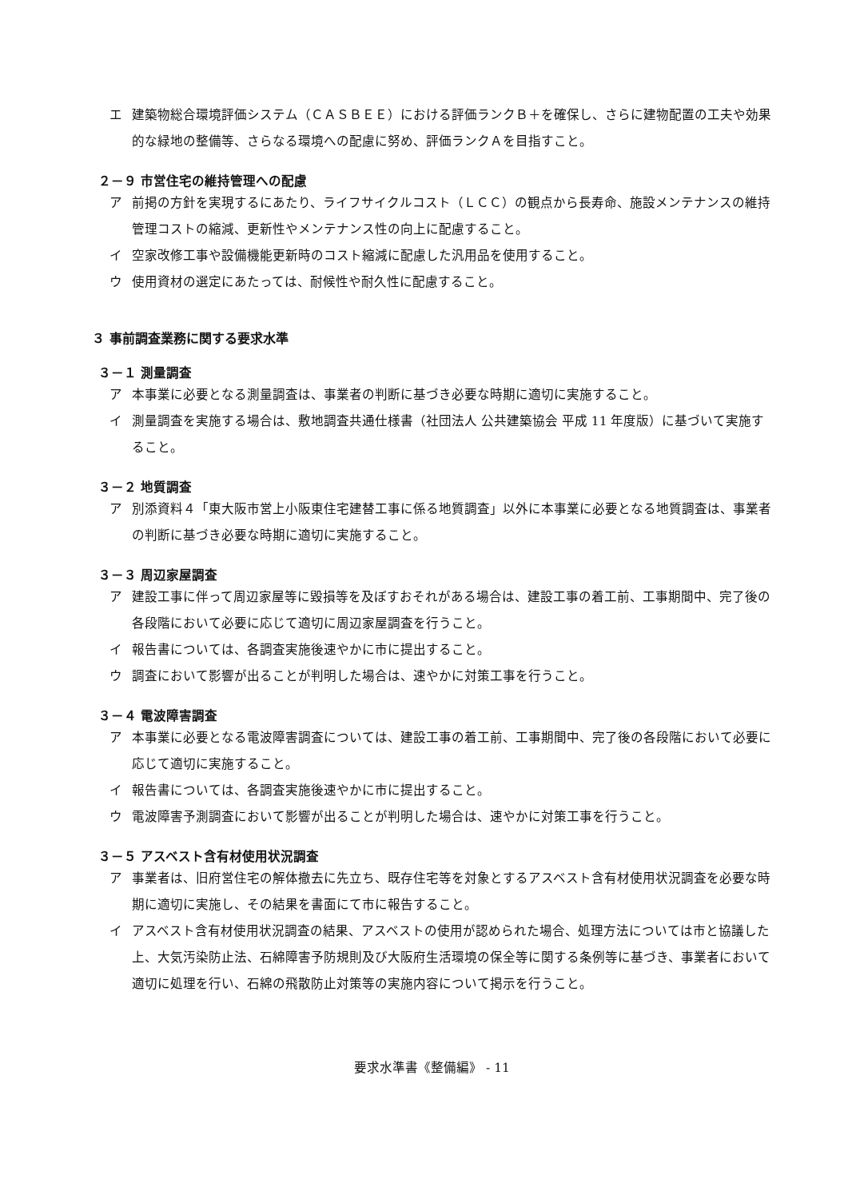エ 建築物総合環境評価システム（ＣＡＳＢＥＥ）における評価ランクＢ＋を確保し、さらに建物配置の工夫や効果的な緑地の整備等、さらなる環境への配慮に努め、評価ランクＡを目指すこと。
２－９ 市営住宅の維持管理への配慮
ア 前掲の方針を実現するにあたり、ライフサイクルコスト（ＬＣＣ）の観点から長寿命、施設メンテナンスの維持管理コストの縮減、更新性やメンテナンス性の向上に配慮すること。
イ 空家改修工事や設備機能更新時のコスト縮減に配慮した汎用品を使用すること。
ウ 使用資材の選定にあたっては、耐候性や耐久性に配慮すること。
３ 事前調査業務に関する要求水準
３－１ 測量調査
ア 本事業に必要となる測量調査は、事業者の判断に基づき必要な時期に適切に実施すること。
イ 測量調査を実施する場合は、敷地調査共通仕様書（社団法人 公共建築協会 平成 11 年度版）に基づいて実施すること。
３－２ 地質調査
ア 別添資料４「東大阪市営上小阪東住宅建替工事に係る地質調査」以外に本事業に必要となる地質調査は、事業者の判断に基づき必要な時期に適切に実施すること。
３－３ 周辺家屋調査
ア 建設工事に伴って周辺家屋等に毀損等を及ぼすおそれがある場合は、建設工事の着工前、工事期間中、完了後の各段階において必要に応じて適切に周辺家屋調査を行うこと。
イ 報告書については、各調査実施後速やかに市に提出すること。
ウ 調査において影響が出ることが判明した場合は、速やかに対策工事を行うこと。
３－４ 電波障害調査
ア 本事業に必要となる電波障害調査については、建設工事の着工前、工事期間中、完了後の各段階において必要に応じて適切に実施すること。
イ 報告書については、各調査実施後速やかに市に提出すること。
ウ 電波障害予測調査において影響が出ることが判明した場合は、速やかに対策工事を行うこと。
３－５ アスベスト含有材使用状況調査
ア 事業者は、旧府営住宅の解体撤去に先立ち、既存住宅等を対象とするアスベスト含有材使用状況調査を必要な時期に適切に実施し、その結果を書面にて市に報告すること。
イ アスベスト含有材使用状況調査の結果、アスベストの使用が認められた場合、処理方法については市と協議した上、大気汚染防止法、石綿障害予防規則及び大阪府生活環境の保全等に関する条例等に基づき、事業者において適切に処理を行い、石綿の飛散防止対策等の実施内容について掲示を行うこと。
要求水準書《整備編》 - 11